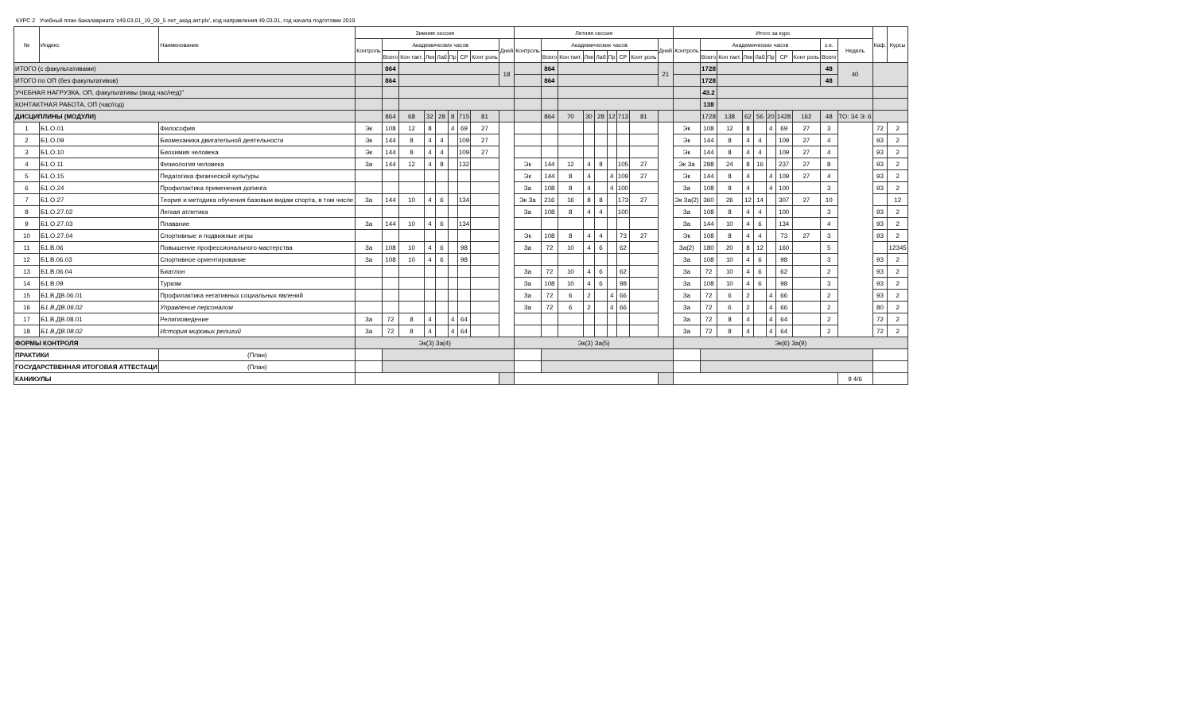КУРС 2 Учебный план бакалавриата 'z49.03.01_19_00_5 лет_акад акт.plx', код направления 49.03.01, год начала подготовки 2019
| № | Индекс | Наименование | Зимняя сессия | | | | | | | | | Летняя сессия | | | | | | | | | Итого за курс | | | | | | | | | | Каф. | Курсы |
| --- | --- | --- | --- | --- | --- | --- | --- | --- | --- | --- | --- | --- | --- | --- | --- | --- | --- | --- | --- | --- | --- | --- | --- | --- | --- | --- | --- | --- | --- | --- | --- | --- |
| | | | Контроль | Академических часов | | | | | | | Дней | Контроль | Академических часов | | | | | | | Дней | Контроль | Академических часов | | | | | | | з.е. | Недель | | |
| | | | | Всего | Кон такт. | Лек | Лаб | Пр | СР | Конт роль | | | Всего | Кон такт. | Лек | Лаб | Пр | СР | Конт роль | | | Всего | Кон такт. | Лек | Лаб | Пр | СР | Конт роль | Всего | | | |
| ИТОГО (с факультативами) | | | | 864 | | | | | | | 18 | | 864 | | | | | | | 21 | | 1728 | | | | | | | 48 | 40 | | |
| ИТОГО по ОП (без факультативов) | | | | 864 | | | | | | | | | 864 | | | | | | | | | 1728 | | | | | | | 48 | | | |
| УЧЕБНАЯ НАГРУЗКА, ОП, факультативы (акад.час/нед)" | | | | | | | | | | | | | | | | | | | | | | 43.2 | | | | | | | | | | |
| КОНТАКТНАЯ РАБОТА, ОП (час/год) | | | | | | | | | | | | | | | | | | | | | | 138 | | | | | | | | | | |
| ДИСЦИПЛИНЫ (МОДУЛИ) | | | | 864 | 68 | 32 | 28 | 8 | 715 | 81 | | | 864 | 70 | 30 | 28 | 12 | 713 | 81 | | | 1728 | 138 | 62 | 56 | 20 | 1428 | 162 | 48 | ТО: 34 Э: 6 | | |
| 1 | Б1.О.01 | Философия | Эк | 108 | 12 | 8 | | 4 | 69 | 27 | | | | | | | | | | | Эк | 108 | 12 | 8 | | 4 | 69 | 27 | 3 | | 72 | 2 |
| 2 | Б1.О.09 | Биомеханика двигательной деятельности | Эк | 144 | 8 | 4 | 4 | | 109 | 27 | | | | | | | | | | | Эк | 144 | 8 | 4 | 4 | | 109 | 27 | 4 | | 93 | 2 |
| 3 | Б1.О.10 | Биохимия человека | Эк | 144 | 8 | 4 | 4 | | 109 | 27 | | | | | | | | | | | Эк | 144 | 8 | 4 | 4 | | 109 | 27 | 4 | | 93 | 2 |
| 4 | Б1.О.11 | Физиология человека | За | 144 | 12 | 4 | 8 | | 132 | | | Эк | 144 | 12 | 4 | 8 | | 105 | 27 | | Эк За | 288 | 24 | 8 | 16 | | 237 | 27 | 8 | | 93 | 2 |
| 5 | Б1.О.15 | Педагогика физической культуры | | | | | | | | | | Эк | 144 | 8 | 4 | | 4 | 109 | 27 | | Эк | 144 | 8 | 4 | | 4 | 109 | 27 | 4 | | 93 | 2 |
| 6 | Б1.О.24 | Профилактика применения допинга | | | | | | | | | | За | 108 | 8 | 4 | | 4 | 100 | | | За | 108 | 8 | 4 | | 4 | 100 | | 3 | | 93 | 2 |
| 7 | Б1.О.27 | Теория и методика обучения базовым видам спорта, в том числе | За | 144 | 10 | 4 | 6 | | 134 | | | Эк За | 216 | 16 | 8 | 8 | | 173 | 27 | | Эк За(2) | 360 | 26 | 12 | 14 | | 307 | 27 | 10 | | | 12 |
| 8 | Б1.О.27.02 | Легкая атлетика | | | | | | | | | | За | 108 | 8 | 4 | 4 | | 100 | | | За | 108 | 8 | 4 | 4 | | 100 | | 3 | | 93 | 2 |
| 9 | Б1.О.27.03 | Плавание | За | 144 | 10 | 4 | 6 | | 134 | | | | | | | | | | | | За | 144 | 10 | 4 | 6 | | 134 | | 4 | | 93 | 2 |
| 10 | Б1.О.27.04 | Спортивные и подвижные игры | | | | | | | | | | Эк | 108 | 8 | 4 | 4 | | 73 | 27 | | Эк | 108 | 8 | 4 | 4 | | 73 | 27 | 3 | | 93 | 2 |
| 11 | Б1.В.06 | Повышение профессионального мастерства | За | 108 | 10 | 4 | 6 | | 98 | | | За | 72 | 10 | 4 | 6 | | 62 | | | За(2) | 180 | 20 | 8 | 12 | | 160 | | 5 | | | 12345 |
| 12 | Б1.В.06.03 | Спортивное ориентирование | За | 108 | 10 | 4 | 6 | | 98 | | | | | | | | | | | | За | 108 | 10 | 4 | 6 | | 98 | | 3 | | 93 | 2 |
| 13 | Б1.В.06.04 | Биатлон | | | | | | | | | | За | 72 | 10 | 4 | 6 | | 62 | | | За | 72 | 10 | 4 | 6 | | 62 | | 2 | | 93 | 2 |
| 14 | Б1.В.09 | Туризм | | | | | | | | | | За | 108 | 10 | 4 | 6 | | 98 | | | За | 108 | 10 | 4 | 6 | | 98 | | 3 | | 93 | 2 |
| 15 | Б1.В.ДВ.06.01 | Профилактика негативных социальных явлений | | | | | | | | | | За | 72 | 6 | 2 | | 4 | 66 | | | За | 72 | 6 | 2 | | 4 | 66 | | 2 | | 93 | 2 |
| 16 | Б1.В.ДВ.06.02 | Управление персоналом | | | | | | | | | | За | 72 | 6 | 2 | | 4 | 66 | | | За | 72 | 6 | 2 | | 4 | 66 | | 2 | | 80 | 2 |
| 17 | Б1.В.ДВ.08.01 | Религиоведение | За | 72 | 8 | 4 | | 4 | 64 | | | | | | | | | | | | За | 72 | 8 | 4 | | 4 | 64 | | 2 | | 72 | 2 |
| 18 | Б1.В.ДВ.08.02 | История мировых религий | За | 72 | 8 | 4 | | 4 | 64 | | | | | | | | | | | | За | 72 | 8 | 4 | | 4 | 64 | | 2 | | 72 | 2 |
| ФОРМЫ КОНТРОЛЯ | | | Эк(3) За(4) | | | | | | | | | Эк(3) За(5) | | | | | | | | | Эк(6) За(9) | | | | | | | | | | | |
| ПРАКТИКИ | | (План) | | | | | | | | | | | | | | | | | | | | | | | | | | | | | | |
| ГОСУДАРСТВЕННАЯ ИТОГОВАЯ АТТЕСТАЦИ | | (План) | | | | | | | | | | | | | | | | | | | | | | | | | | | | | | |
| КАНИКУЛЫ | | | | | | | | | | | | | | | | | | | | | | | | | | | | | | 9 4/6 | | |